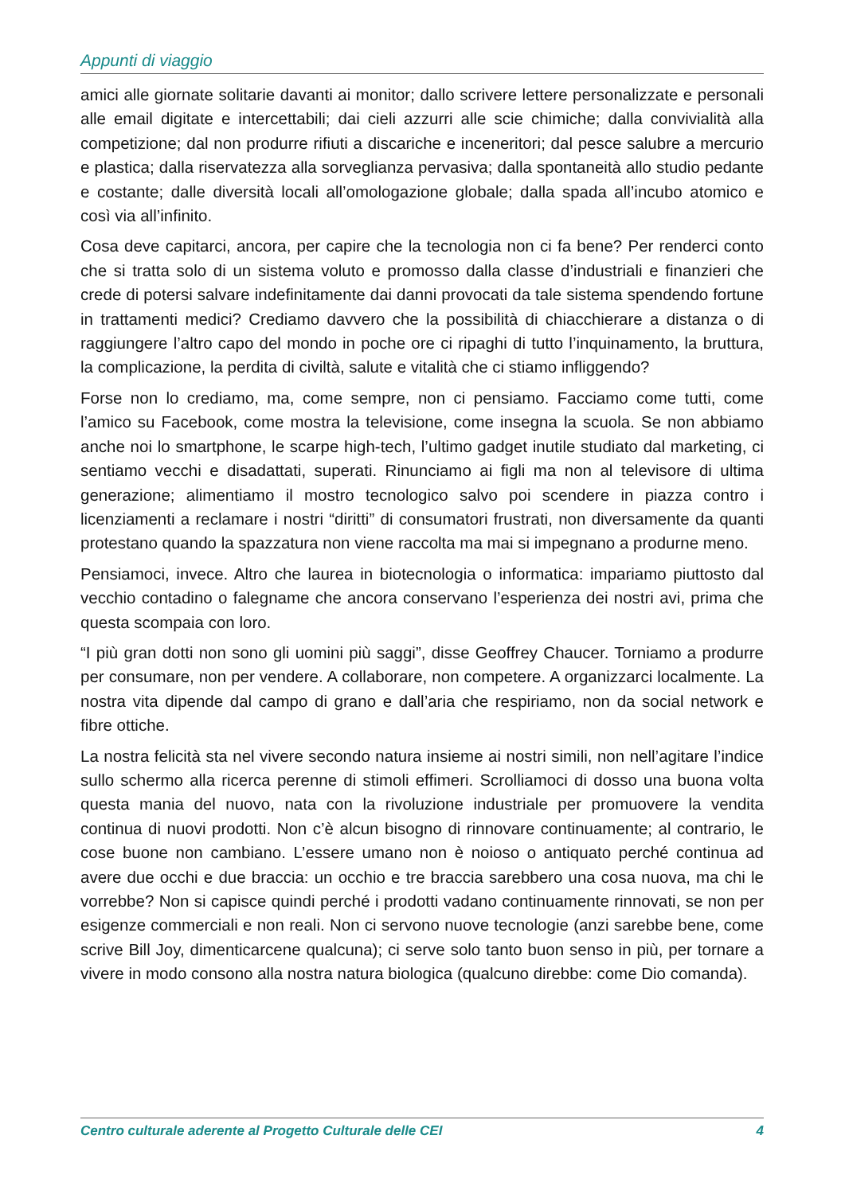Appunti di viaggio
amici alle giornate solitarie davanti ai monitor; dallo scrivere lettere personalizzate e personali alle email digitate e intercettabili; dai cieli azzurri alle scie chimiche; dalla convivialità alla competizione; dal non produrre rifiuti a discariche e inceneritori; dal pesce salubre a mercurio e plastica; dalla riservatezza alla sorveglianza pervasiva; dalla spontaneità allo studio pedante e costante; dalle diversità locali all’omologazione globale; dalla spada all’incubo atomico e così via all’infinito.
Cosa deve capitarci, ancora, per capire che la tecnologia non ci fa bene? Per renderci conto che si tratta solo di un sistema voluto e promosso dalla classe d’industriali e finanzieri che crede di potersi salvare indefinitamente dai danni provocati da tale sistema spendendo fortune in trattamenti medici? Crediamo davvero che la possibilità di chiacchierare a distanza o di raggiungere l’altro capo del mondo in poche ore ci ripaghi di tutto l’inquinamento, la bruttura, la complicazione, la perdita di civiltà, salute e vitalità che ci stiamo infliggendo?
Forse non lo crediamo, ma, come sempre, non ci pensiamo. Facciamo come tutti, come l’amico su Facebook, come mostra la televisione, come insegna la scuola. Se non abbiamo anche noi lo smartphone, le scarpe high-tech, l’ultimo gadget inutile studiato dal marketing, ci sentiamo vecchi e disadattati, superati. Rinunciamo ai figli ma non al televisore di ultima generazione; alimentiamo il mostro tecnologico salvo poi scendere in piazza contro i licenziamenti a reclamare i nostri “diritti” di consumatori frustrati, non diversamente da quanti protestano quando la spazzatura non viene raccolta ma mai si impegnano a produrne meno.
Pensiamoci, invece. Altro che laurea in biotecnologia o informatica: impariamo piuttosto dal vecchio contadino o falegname che ancora conservano l’esperienza dei nostri avi, prima che questa scompaia con loro.
“I più gran dotti non sono gli uomini più saggi”, disse Geoffrey Chaucer. Torniamo a produrre per consumare, non per vendere. A collaborare, non competere. A organizzarci localmente. La nostra vita dipende dal campo di grano e dall’aria che respiriamo, non da social network e fibre ottiche.
La nostra felicità sta nel vivere secondo natura insieme ai nostri simili, non nell’agitare l’indice sullo schermo alla ricerca perenne di stimoli effimeri. Scrolliamoci di dosso una buona volta questa mania del nuovo, nata con la rivoluzione industriale per promuovere la vendita continua di nuovi prodotti. Non c’è alcun bisogno di rinnovare continuamente; al contrario, le cose buone non cambiano. L’essere umano non è noioso o antiquato perché continua ad avere due occhi e due braccia: un occhio e tre braccia sarebbero una cosa nuova, ma chi le vorrebbe? Non si capisce quindi perché i prodotti vadano continuamente rinnovati, se non per esigenze commerciali e non reali. Non ci servono nuove tecnologie (anzi sarebbe bene, come scrive Bill Joy, dimenticarcene qualcuna); ci serve solo tanto buon senso in più, per tornare a vivere in modo consono alla nostra natura biologica (qualcuno direbbe: come Dio comanda).
Centro culturale aderente al Progetto Culturale delle CEI 4